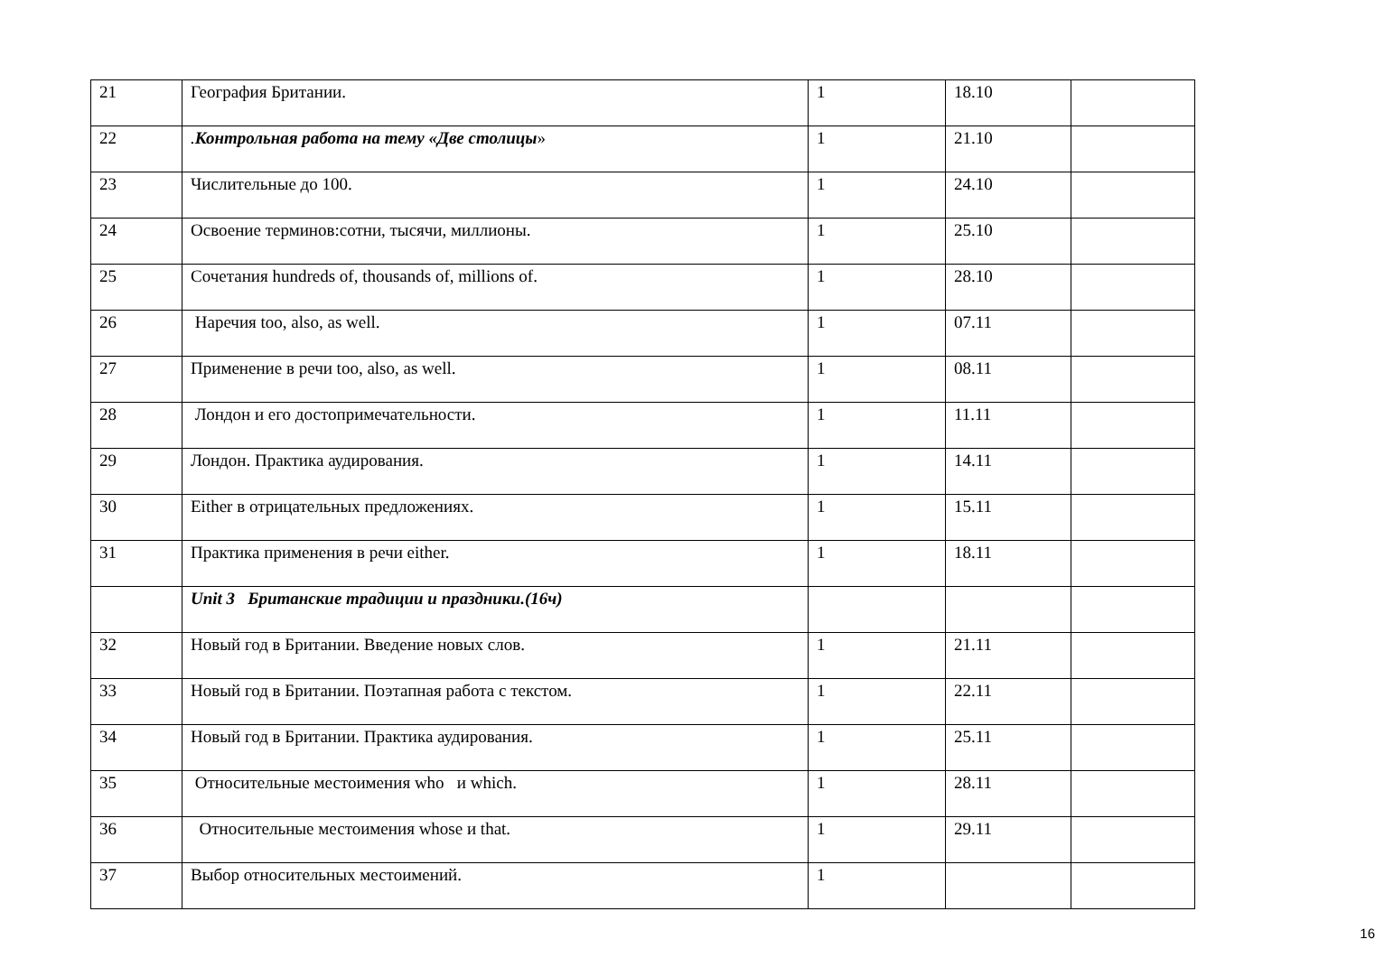| 21 | География Британии. | 1 | 18.10 | |
| 22 | . Контрольная работа на тему «Две столицы » | 1 | 21.10 | |
| 23 | Числительные до 100. | 1 | 24.10 | |
| 24 | Освоение терминов:сотни, тысячи, миллионы. | 1 | 25.10 | |
| 25 | Сочетания hundreds of, thousands of, millions of. | 1 | 28.10 | |
| 26 | Наречия too, also, as well. | 1 | 07.11 | |
| 27 | Применение в речи too, also, as well. | 1 | 08.11 | |
| 28 | Лондон и его достопримечательности. | 1 | 11.11 | |
| 29 | Лондон. Практика аудирования. | 1 | 14.11 | |
| 30 | Either в отрицательных предложениях. | 1 | 15.11 | |
| 31 | Практика применения в речи either. | 1 | 18.11 | |
| | Unit 3 Британские традиции и праздники.(16ч) | | | |
| 32 | Новый год в Британии. Введение новых слов. | 1 | 21.11 | |
| 33 | Новый год в Британии. Поэтапная работа с текстом. | 1 | 22.11 | |
| 34 | Новый год в Британии. Практика аудирования. | 1 | 25.11 | |
| 35 | Относительные местоимения who и which. | 1 | 28.11 | |
| 36 | Относительные местоимения whose и that. | 1 | 29.11 | |
| 37 | Выбор относительных местоимений. | 1 | | |
16